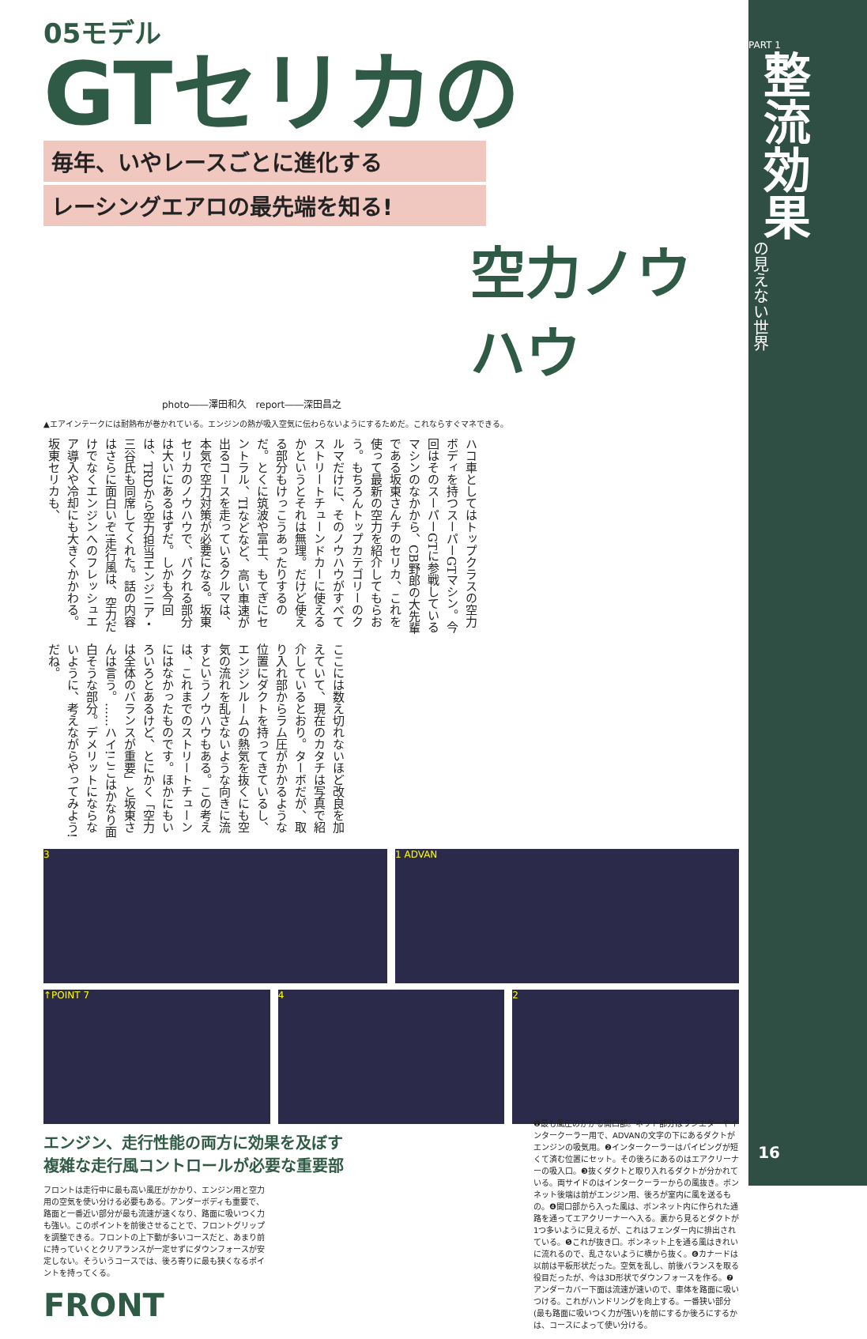05モデル
GTセリカの
毎年、いやレースごとに進化する
レーシングエアロの最先端を知る!
空力ノウハウ
photo――澤田和久　report――深田昌之
▲エアインテークには耐熱布が巻かれている。エンジンの熱が吸入空気に伝わらないようにするためだ。これならすぐマネできる。
ハコ車としてはトップクラスの空力ボディを持つスーパーGTマシン。今回はそのスーパーGTに参戦しているマシンのなかから、CB野郎の大先輩である坂東さんチのセリカ、これを使って最新の空力を紹介してもらおう。もちろんトップカテゴリーのクルマだけに、そのノウハウがすべてストリートチューンドカーに使えるかというとそれは無理。だけど使える部分もけっこうあったりするのだ。とくに筑波や富士、もてぎにセントラル、TIなどなど、高い車速が出るコースを走っているクルマは、本気で空力対策が必要になる。坂東セリカのノウハウで、パクれる部分は大いにあるはずだ。しかも今回は、TRDから空力担当エンジニア・三谷氏も同席してくれた。話の内容はさらに面白いぞ!走行風は、空力だけでなくエンジンへのフレッシュエア導入や冷却にも大きくかかわる。坂東セリカも、
ここには数え切れないほど改良を加えていて、現在のカタチは写真で紹介しているとおり。ターボだが、取り入れ部からラム圧がかかるような位置にダクトを持ってきているし、エンジンルームの熱気を抜くにも空気の流れを乱さないような向きに流すというノウハウもある。この考えは、これまでのストリートチューンにはなかったものです。ほかにもいろいろとあるけど、とにかく「空力は全体のバランスが重要」と坂東さんは言う。……ハイ!ここはかなり面白そうな部分。デメリットにならないように、考えながらやってみよう!だね。
3 1 ADVAN
↑POINT 7 4 2
エンジン、走行性能の両方に効果を及ぼす
複雑な走行風コントロールが必要な重要部
フロントは走行中に最も高い風圧がかかり、エンジン用と空力用の空気を使い分ける必要もある。アンダーボディも重要で、路面と一番近い部分が最も流速が速くなり、路面に吸いつく力も強い。このポイントを前後させることで、フロントグリップを調整できる。フロントの上下動が多いコースだと、あまり前に持っていくとクリアランスが一定せずにダウンフォースが安定しない。そういうコースでは、後ろ寄りに最も狭くなるポイントを持ってくる。
FRONT
❶最も風圧のかかる開口部。ネット部分はラジエターやインタークーラー用で、ADVANの文字の下にあるダクトがエンジンの吸気用。❷インタークーラーはパイピングが短くて済む位置にセット。その後ろにあるのはエアクリーナーの吸入口。❸抜くダクトと取り入れるダクトが分かれている。両サイドのはインタークーラーからの風抜き。ボンネット後端は前がエンジン用、後ろが室内に風を送るもの。❹開口部から入った風は、ボンネット内に作られた通路を通ってエアクリーナーへ入る。裏から見るとダクトが1つ多いように見えるが、これはフェンダー内に排出されている。❺これが抜き口。ボンネット上を通る風はきれいに流れるので、乱さないように横から抜く。❻カナードは以前は平板形状だった。空気を乱し、前後バランスを取る役目だったが、今は3D形状でダウンフォースを作る。❼アンダーカバー下面は流速が速いので、車体を路面に吸いつける。これがハンドリングを向上する。一番狭い部分(最も路面に吸いつく力が強い)を前にするか後ろにするかは、コースによって使い分ける。
PART 1
整流効果
の見えない世界
16